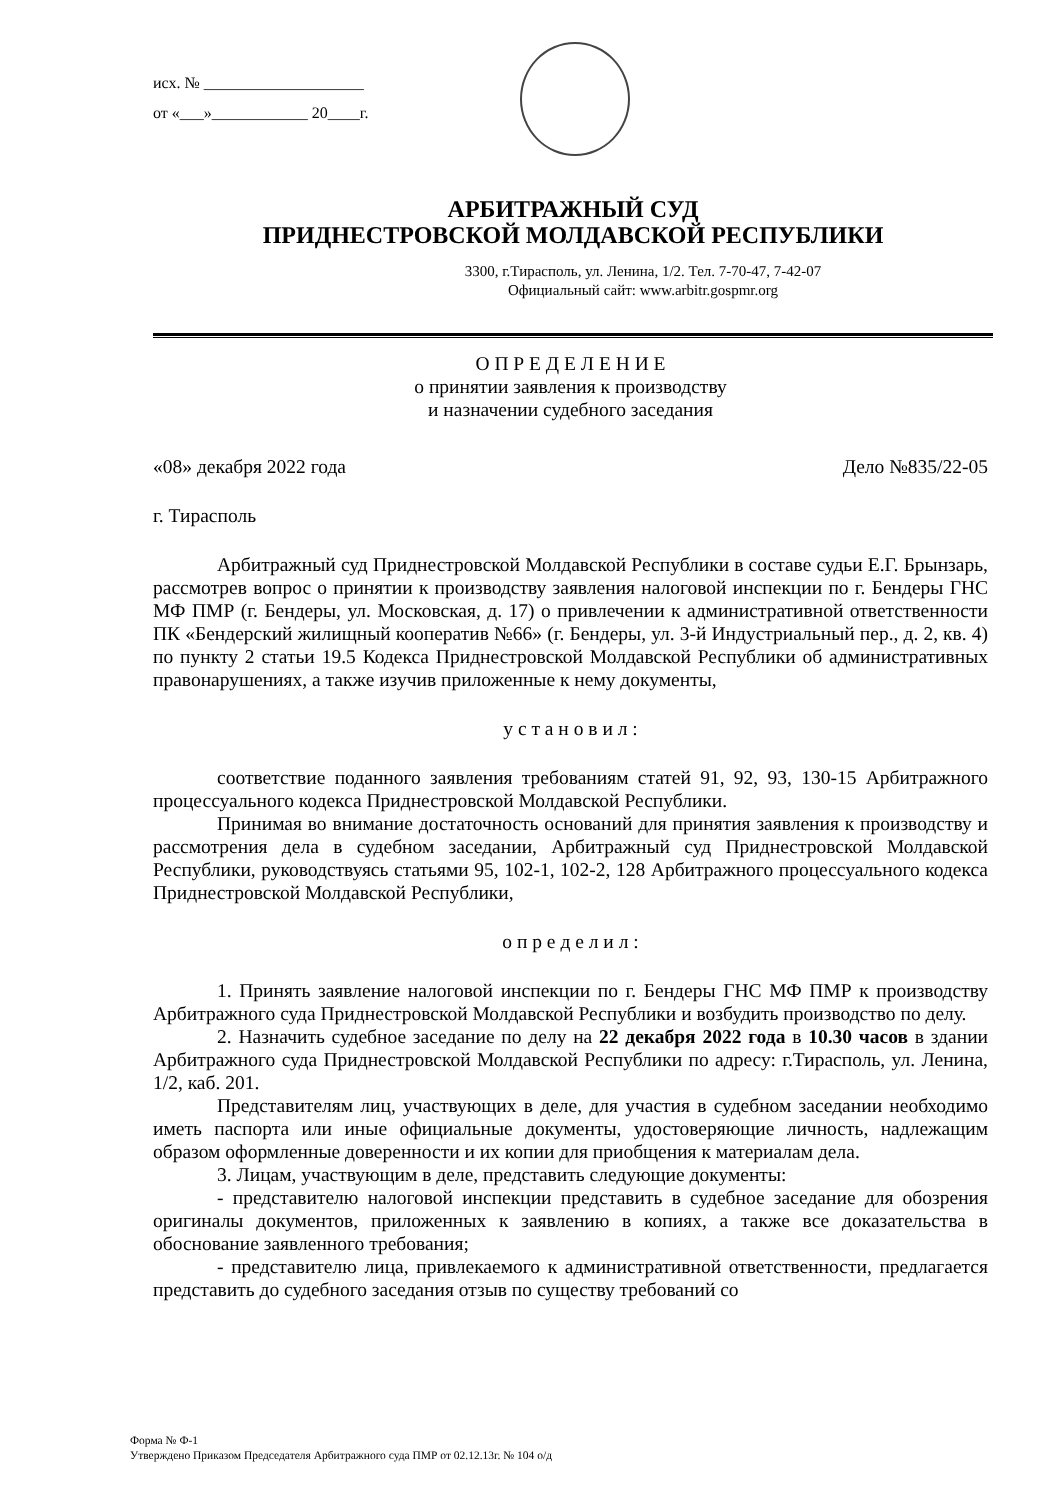исх. № ____________________
от «___»____________ 20____г.
АРБИТРАЖНЫЙ СУД
ПРИДНЕСТРОВСКОЙ МОЛДАВСКОЙ РЕСПУБЛИКИ
3300, г.Тирасполь, ул. Ленина, 1/2. Тел. 7-70-47, 7-42-07
Официальный сайт: www.arbitr.gospmr.org
О П Р Е Д Е Л Е Н И Е
о принятии заявления к производству
и назначении судебного заседания
«08» декабря 2022 года Дело №835/22-05
г. Тирасполь
Арбитражный суд Приднестровской Молдавской Республики в составе судьи Е.Г. Брынзарь, рассмотрев вопрос о принятии к производству заявления налоговой инспекции по г. Бендеры ГНС МФ ПМР (г. Бендеры, ул. Московская, д. 17) о привлечении к административной ответственности ПК «Бендерский жилищный кооператив №66» (г. Бендеры, ул. 3-й Индустриальный пер., д. 2, кв. 4) по пункту 2 статьи 19.5 Кодекса Приднестровской Молдавской Республики об административных правонарушениях, а также изучив приложенные к нему документы,
у с т а н о в и л :
соответствие поданного заявления требованиям статей 91, 92, 93, 130-15 Арбитражного процессуального кодекса Приднестровской Молдавской Республики.
Принимая во внимание достаточность оснований для принятия заявления к производству и рассмотрения дела в судебном заседании, Арбитражный суд Приднестровской Молдавской Республики, руководствуясь статьями 95, 102-1, 102-2, 128 Арбитражного процессуального кодекса Приднестровской Молдавской Республики,
о п р е д е л и л :
1. Принять заявление налоговой инспекции по г. Бендеры ГНС МФ ПМР к производству Арбитражного суда Приднестровской Молдавской Республики и возбудить производство по делу.
2. Назначить судебное заседание по делу на 22 декабря 2022 года в 10.30 часов в здании Арбитражного суда Приднестровской Молдавской Республики по адресу: г.Тирасполь, ул. Ленина, 1/2, каб. 201.
Представителям лиц, участвующих в деле, для участия в судебном заседании необходимо иметь паспорта или иные официальные документы, удостоверяющие личность, надлежащим образом оформленные доверенности и их копии для приобщения к материалам дела.
3. Лицам, участвующим в деле, представить следующие документы:
- представителю налоговой инспекции представить в судебное заседание для обозрения оригиналы документов, приложенных к заявлению в копиях, а также все доказательства в обоснование заявленного требования;
- представителю лица, привлекаемого к административной ответственности, предлагается представить до судебного заседания отзыв по существу требований со
Форма № Ф-1
Утверждено Приказом Председателя Арбитражного суда ПМР от 02.12.13г. № 104 о/д